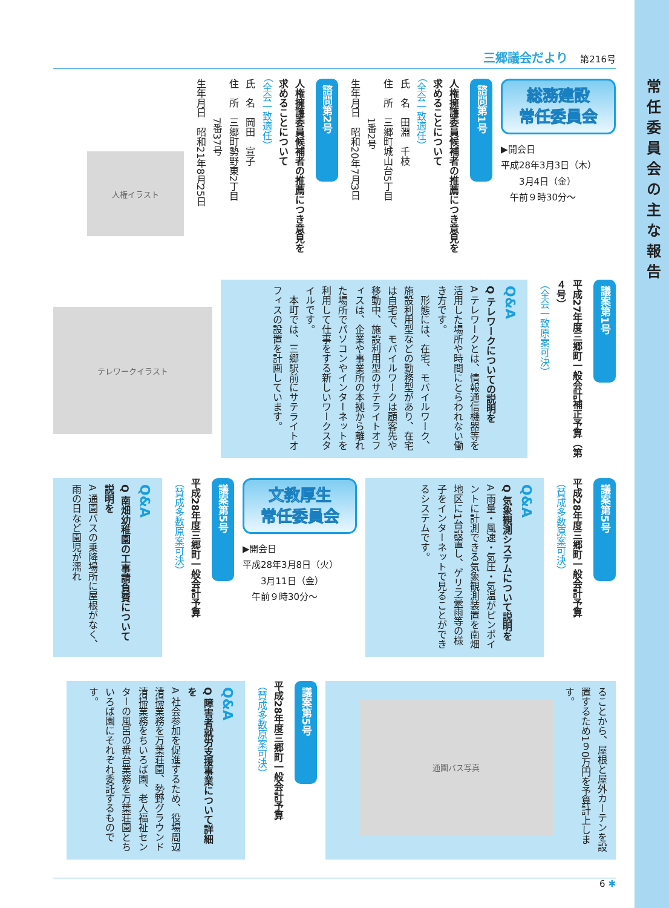常任委員会の主な報告
三郷議会だより 第216号
総務建設
常任委員会
▶開会日
平成28年3月3日（木）
　　3月4日（金）
　午前９時30分～
諮問第1号
人権擁護委員候補者の推薦につき意見を求めることについて
（全会一致適任）
氏　名　田淵　千枝
住　所　三郷町城山台5丁目
　　　　1番2号
生年月日　昭和20年7月3日
諮問第2号
人権擁護委員候補者の推薦につき意見を求めることについて
（全会一致適任）
氏　名　岡田　宣子
住　所　三郷町勢野東2丁目
　　　　7番37号
生年月日　昭和21年8月25日
人権イラスト
議案第1号
平成27年度三郷町一般会計補正予算（第４号）
（全会一致原案可決）
Q&A
Q テレワークについての説明を
A テレワークとは、情報通信機器等を活用した場所や時間にとらわれない働き方です。
　形態には、在宅、モバイルワーク、施設利用型などの勤務型があり、在宅は自宅で、モバイルワークは顧客先や移動中、施設利用型のサテライトオフィスは、企業や事業所の本拠から離れた場所でパソコンやインターネットを利用して仕事をする新しいワークスタイルです。
　本町では、三郷駅前にサテライトオフィスの設置を計画しています。
テレワークイラスト
議案第5号
平成28年度三郷町一般会計予算
（賛成多数原案可決）
Q&A
Q 気象観測システムについて説明を
A 雨量・風速・気圧・気温がピンポイントに計測できる気象観測装置を南畑地区に1台設置し、ゲリラ豪雨等の様子をインターネットで見ることができるシステムです。
文教厚生
常任委員会
▶開会日
平成28年3月8日（火）
　　3月11日（金）
　午前９時30分～
議案第5号
平成28年度三郷町一般会計予算
（賛成多数原案可決）
Q&A
Q 南畑幼稚園の工事請負費について説明を
A 通園バスの乗降場所に屋根がなく、雨の日など園児が濡れ
ることから、屋根と屋外カーテンを設置するため1９0万円を予算計上します。
通園バス写真
議案第5号
平成28年度三郷町一般会計予算
（賛成多数原案可決）
Q&A
Q 障害者就労支援事業について詳細を
A 社会参加を促進するため、役場周辺清掃業務を万葉荘園、勢野グラウンド清掃業務をちいろば園、老人福祉センターの風呂の番台業務を万葉荘園とちいろば園にそれぞれ委託するものです。
6 ✱